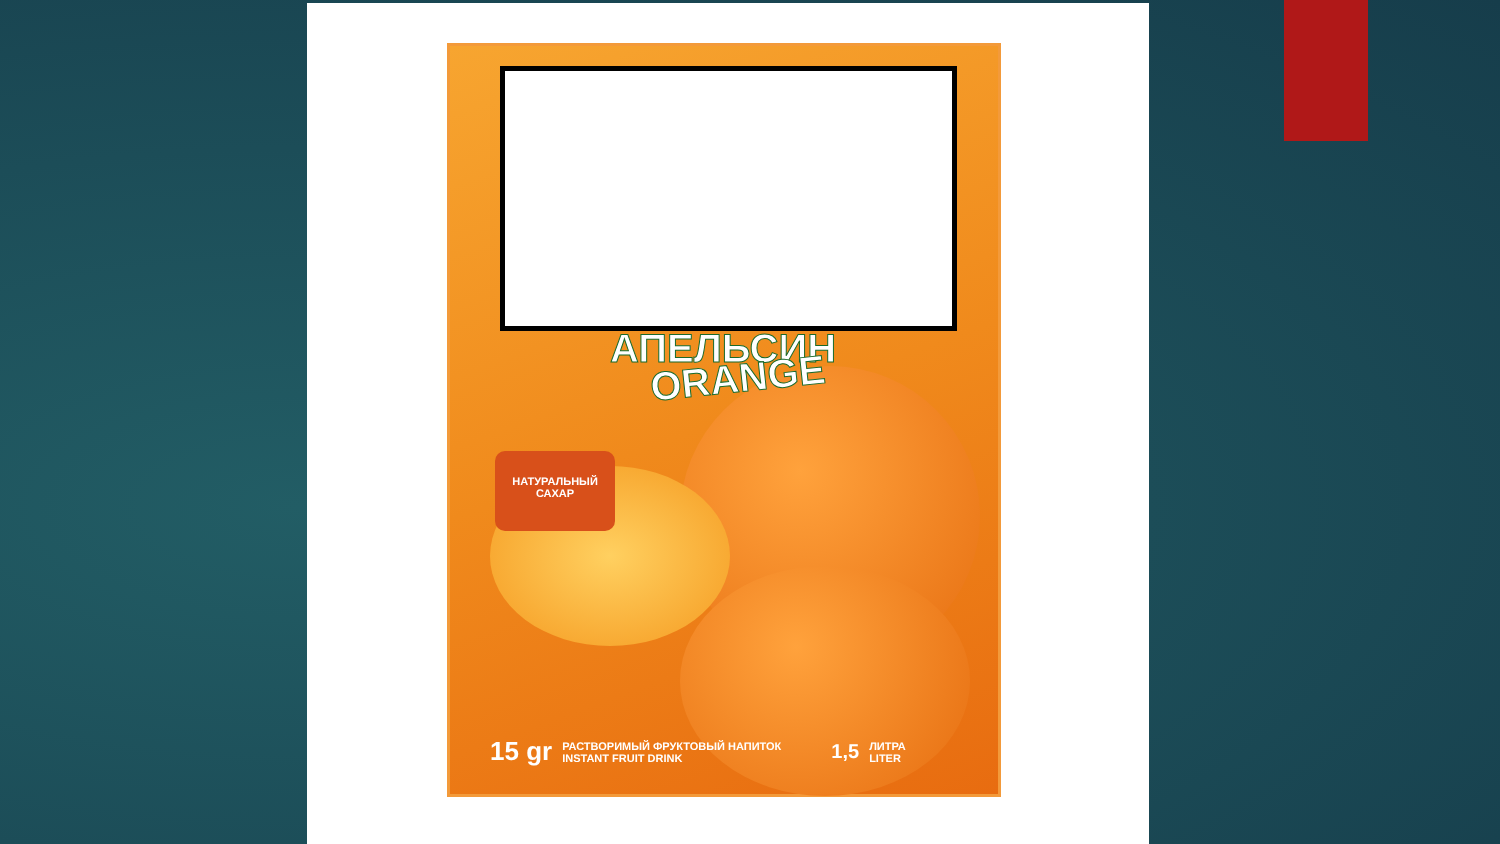АПЕЛЬСИН
ORANGE
НАТУРАЛЬНЫЙ
САХАР
15 gr РАСТВОРИМЫЙ ФРУКТОВЫЙ НАПИТОК
INSTANT FRUIT DRINK 1,5 ЛИТРА
LITER